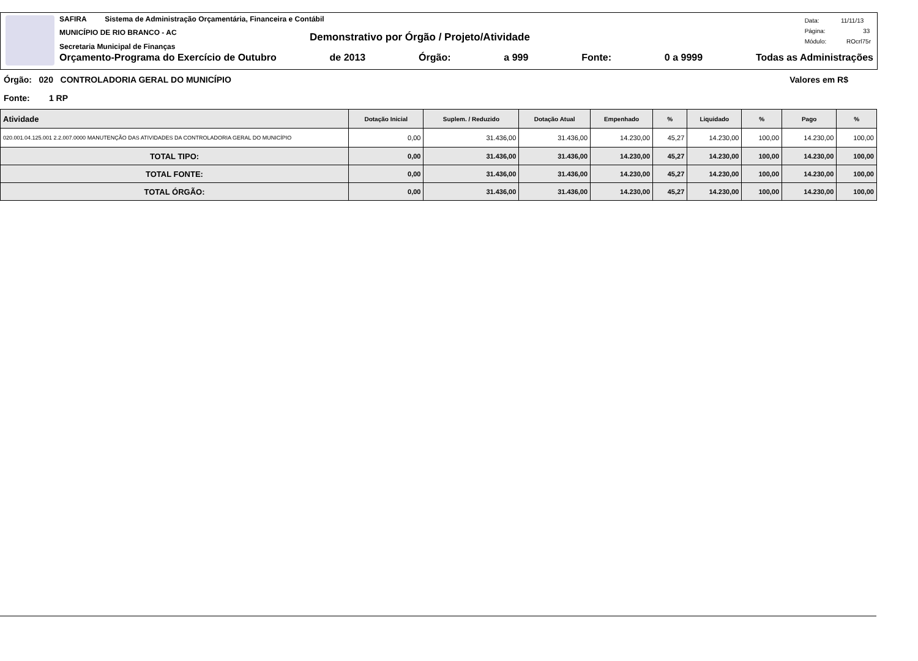SAFIRA Sistema de Administração Orçamentária, Financeira e Contábil
MUNICÍPIO DE RIO BRANCO - AC
Secretaria Municipal de Finanças
Demonstrativo por Órgão / Projeto/Atividade
Data: 11/11/13
Página: 33
Módulo: ROcrl75r
Orçamento-Programa do Exercício de Outubro de 2013 Órgão: a 999 Fonte: 0 a 9999 Todas as Administrações
Órgão: 020 CONTROLADORIA GERAL DO MUNICÍPIO Valores em R$
Fonte: 1 RP
| Atividade | Dotação Inicial | Suplem. / Reduzido | Dotação Atual | Empenhado | % | Liquidado | % | Pago | % |
| --- | --- | --- | --- | --- | --- | --- | --- | --- | --- |
| 020.001.04.125.001 2.2.007.0000 MANUTENÇÃO DAS ATIVIDADES DA CONTROLADORIA GERAL DO MUNICÍPIO | 0,00 | 31.436,00 | 31.436,00 | 14.230,00 | 45,27 | 14.230,00 | 100,00 | 14.230,00 | 100,00 |
| TOTAL TIPO: | 0,00 | 31.436,00 | 31.436,00 | 14.230,00 | 45,27 | 14.230,00 | 100,00 | 14.230,00 | 100,00 |
| TOTAL FONTE: | 0,00 | 31.436,00 | 31.436,00 | 14.230,00 | 45,27 | 14.230,00 | 100,00 | 14.230,00 | 100,00 |
| TOTAL ÓRGÃO: | 0,00 | 31.436,00 | 31.436,00 | 14.230,00 | 45,27 | 14.230,00 | 100,00 | 14.230,00 | 100,00 |